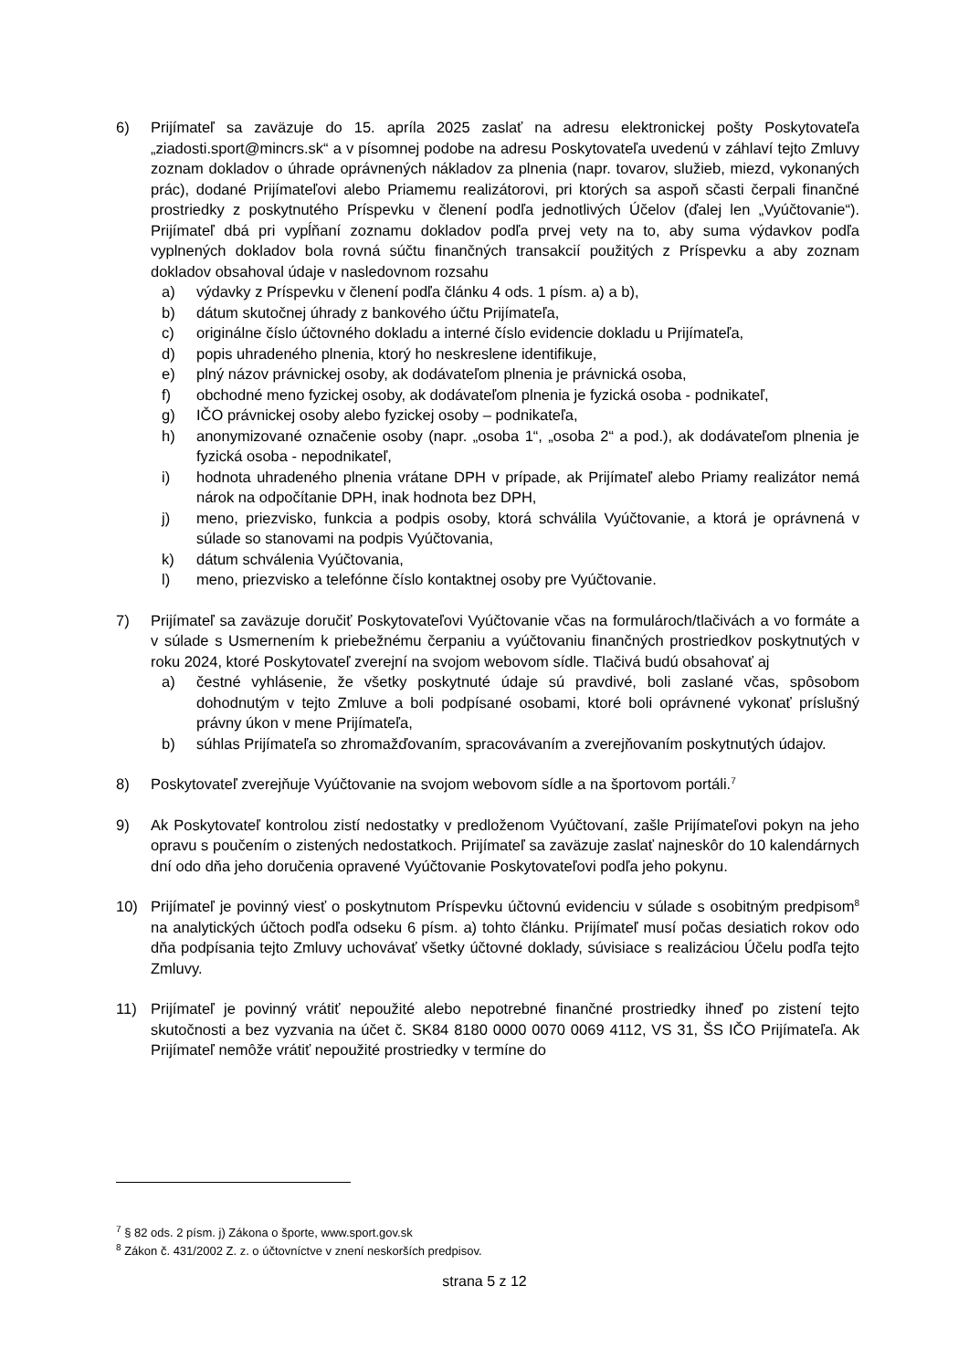6) Prijímateľ sa zaväzuje do 15. apríla 2025 zaslať na adresu elektronickej pošty Poskytovateľa „ziadosti.sport@mincrs.sk“ a v písomnej podobe na adresu Poskytovateľa uvedenú v záhlaví tejto Zmluvy zoznam dokladov o úhrade oprávnených nákladov za plnenia (napr. tovarov, služieb, miezd, vykonaných prác), dodané Prijímateľovi alebo Priamemu realizátorovi, pri ktorých sa aspoň sčasti čerpali finančné prostriedky z poskytnutého Príspevku v členení podľa jednotlivých Účelov (ďalej len „Vyúčtovanie“). Prijímateľ dbá pri vypĺňaní zoznamu dokladov podľa prvej vety na to, aby suma výdavkov podľa vyplnených dokladov bola rovná súčtu finančných transakcií použitých z Príspevku a aby zoznam dokladov obsahoval údaje v nasledovnom rozsahu
a) výdavky z Príspevku v členení podľa článku 4 ods. 1 písm. a) a b),
b) dátum skutočnej úhrady z bankového účtu Prijímateľa,
c) originálne číslo účtovného dokladu a interné číslo evidencie dokladu u Prijímateľa,
d) popis uhradeného plnenia, ktorý ho neskreslene identifikuje,
e) plný názov právnickej osoby, ak dodávateľom plnenia je právnická osoba,
f) obchodné meno fyzickej osoby, ak dodávateľom plnenia je fyzická osoba - podnikateľ,
g) IČO právnickej osoby alebo fyzickej osoby – podnikateľa,
h) anonymizované označenie osoby (napr. „osoba 1“, „osoba 2“ a pod.), ak dodávateľom plnenia je fyzická osoba - nepodnikateľ,
i) hodnota uhradeného plnenia vrátane DPH v prípade, ak Prijímateľ alebo Priamy realizátor nemá nárok na odpočítanie DPH, inak hodnota bez DPH,
j) meno, priezvisko, funkcia a podpis osoby, ktorá schválila Vyúčtovanie, a ktorá je oprávnená v súlade so stanovami na podpis Vyúčtovania,
k) dátum schválenia Vyúčtovania,
l) meno, priezvisko a telefónne číslo kontaktnej osoby pre Vyúčtovanie.
7) Prijímateľ sa zaväzuje doručiť Poskytovateľovi Vyúčtovanie včas na formulároch/tlačivách a vo formáte a v súlade s Usmernením k priebežnému čerpaniu a vyúčtovaniu finančných prostriedkov poskytnutých v roku 2024, ktoré Poskytovateľ zverejní na svojom webovom sídle. Tlačivá budú obsahovať aj
a) čestné vyhlásenie, že všetky poskytnuté údaje sú pravdivé, boli zaslané včas, spôsobom dohodnutým v tejto Zmluve a boli podpísané osobami, ktoré boli oprávnené vykonať príslušný právny úkon v mene Prijímateľa,
b) súhlas Prijímateľa so zhromažďovaním, spracovávaním a zverejňovaním poskytnutých údajov.
8) Poskytovateľ zverejňuje Vyúčtovanie na svojom webovom sídle a na športovom portáli.<sup>7</sup>
9) Ak Poskytovateľ kontrolou zistí nedostatky v predloženom Vyúčtovaní, zašle Prijímateľovi pokyn na jeho opravu s poučením o zistených nedostatkoch. Prijímateľ sa zaväzuje zaslať najneskôr do 10 kalendárnych dní odo dňa jeho doručenia opravené Vyúčtovanie Poskytovateľovi podľa jeho pokynu.
10) Prijímateľ je povinný viesť o poskytnutom Príspevku účtovnú evidenciu v súlade s osobitným predpisom<sup>8</sup> na analytických účtoch podľa odseku 6 písm. a) tohto článku. Prijímateľ musí počas desiatich rokov odo dňa podpísania tejto Zmluvy uchovávať všetky účtovné doklady, súvisiace s realizáciou Účelu podľa tejto Zmluvy.
11) Prijímateľ je povinný vrátiť nepoužité alebo nepotrebné finančné prostriedky ihneď po zistení tejto skutočnosti a bez vyzvania na účet č. SK84 8180 0000 0070 0069 4112, VS 31, ŠS IČO Prijímateľa. Ak Prijímateľ nemôže vrátiť nepoužité prostriedky v termíne do
<sup>7</sup> § 82 ods. 2 písm. j) Zákona o športe, www.sport.gov.sk
<sup>8</sup> Zákon č. 431/2002 Z. z. o účtovníctve v znení neskorších predpisov.
strana 5 z 12